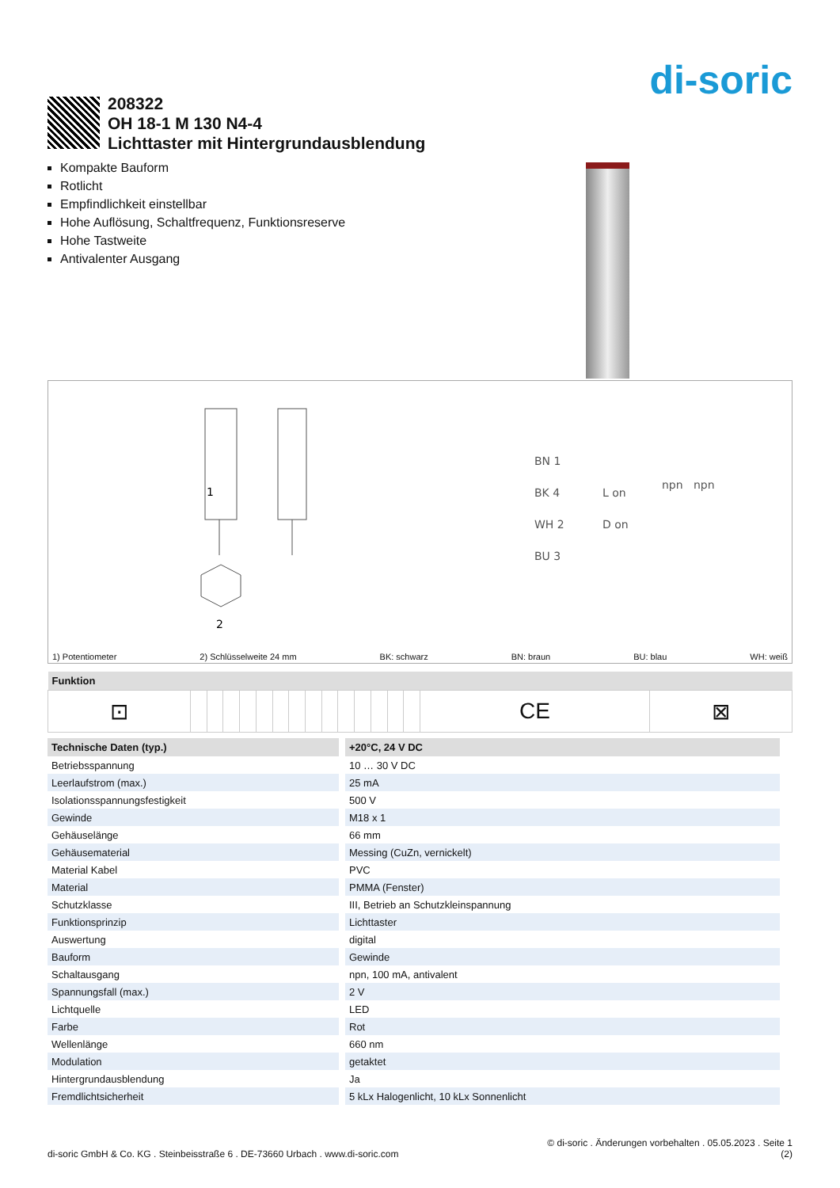di-soric
208322
OH 18-1 M 130 N4-4
Lichttaster mit Hintergrundausblendung
Kompakte Bauform
Rotlicht
Empfindlichkeit einstellbar
Hohe Auflösung, Schaltfrequenz, Funktionsreserve
Hohe Tastweite
Antivalenter Ausgang
1
2
BN 1
BK 4
WH 2
BU 3
L on
D on
npn
npn
1) Potentiometer 2) Schlüsselweite 24 mm BK: schwarz BN: braun BU: blau WH: weiß
| Funktion | | | | | | | | | | | | | | | | |
| --- | --- | --- | --- | --- | --- | --- | --- | --- | --- | --- | --- | --- | --- | --- | --- | --- |
| ⊡ | | | | | | | | | | | | | | | CE | ⊠ |
| Technische Daten (typ.) | +20°C, 24 V DC |
| --- | --- |
| Betriebsspannung | 10 … 30 V DC |
| Leerlaufstrom (max.) | 25 mA |
| Isolationsspannungsfestigkeit | 500 V |
| Gewinde | M18 x 1 |
| Gehäuselänge | 66 mm |
| Gehäusematerial | Messing (CuZn, vernickelt) |
| Material Kabel | PVC |
| Material | PMMA (Fenster) |
| Schutzklasse | III, Betrieb an Schutzkleinspannung |
| Funktionsprinzip | Lichttaster |
| Auswertung | digital |
| Bauform | Gewinde |
| Schaltausgang | npn, 100 mA, antivalent |
| Spannungsfall (max.) | 2 V |
| Lichtquelle | LED |
| Farbe | Rot |
| Wellenlänge | 660 nm |
| Modulation | getaktet |
| Hintergrundausblendung | Ja |
| Fremdlichtsicherheit | 5 kLx Halogenlicht, 10 kLx Sonnenlicht |
di-soric GmbH & Co. KG . Steinbeisstraße 6 . DE-73660 Urbach . www.di-soric.com © di-soric . Änderungen vorbehalten . 05.05.2023 . Seite 1
(2)